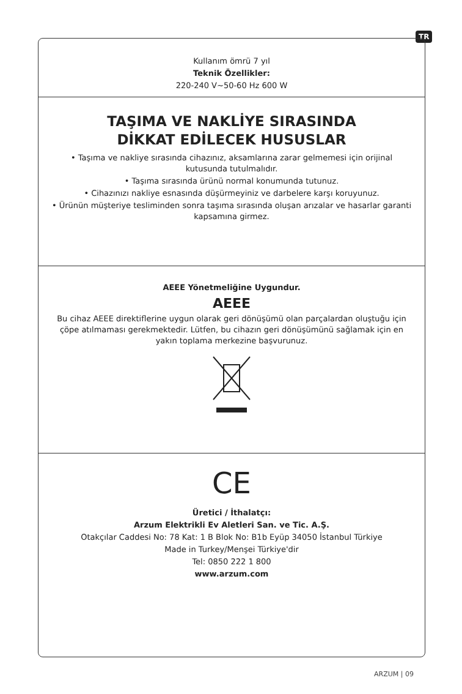TR
Kullanım ömrü 7 yıl
Teknik Özellikler:
220-240 V~50-60 Hz 600 W
TAŞIMA VE NAKLİYE SIRASINDA
DİKKAT EDİLECEK HUSUSLAR
• Taşıma ve nakliye sırasında cihazınız, aksamlarına zarar gelmemesi için orijinal kutusunda tutulmalıdır.
• Taşıma sırasında ürünü normal konumunda tutunuz.
• Cihazınızı nakliye esnasında düşürmeyiniz ve darbelere karşı koruyunuz.
• Ürünün müşteriye tesliminden sonra taşıma sırasında oluşan arızalar ve hasarlar garanti kapsamına girmez.
AEEE Yönetmeliğine Uygundur.
AEEE
Bu cihaz AEEE direktiflerine uygun olarak geri dönüşümü olan parçalardan oluştuğu için çöpe atılmaması gerekmektedir. Lütfen, bu cihazın geri dönüşümünü sağlamak için en yakın toplama merkezine başvurunuz.
CE
Üretici / İthalatçı:
Arzum Elektrikli Ev Aletleri San. ve Tic. A.Ş.
Otakçılar Caddesi No: 78 Kat: 1 B Blok No: B1b Eyüp 34050 İstanbul Türkiye
Made in Turkey/Menşei Türkiye'dir
Tel: 0850 222 1 800
www.arzum.com
ARZUM | 09